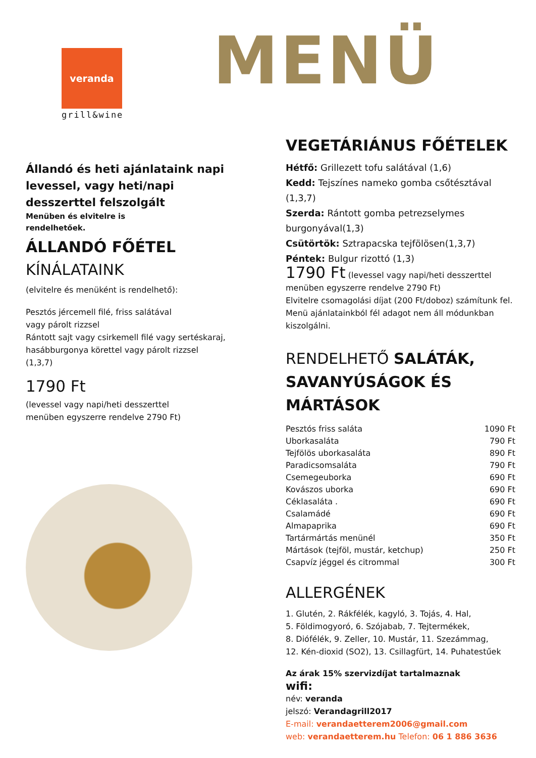veranda
grill&wine
MENÜ
Állandó és heti ajánlataink napi levessel, vagy heti/napi desszerttel felszolgált
Menüben és elvitelre is
rendelhetőek.
ÁLLANDÓ FŐÉTEL
KÍNÁLATAINK
(elvitelre és menüként is rendelhető):
Pesztós jércemell filé, friss salátával
vagy párolt rizzsel
Rántott sajt vagy csirkemell filé vagy sertéskaraj, hasábburgonya körettel vagy párolt rizzsel
(1,3,7)
1790 Ft
(levessel vagy napi/heti desszerttel
menüben egyszerre rendelve 2790 Ft)
VEGETÁRIÁNUS FŐÉTELEK
Hétfő: Grillezett tofu salátával (1,6)
Kedd: Tejszínes nameko gomba csőtésztával (1,3,7)
Szerda: Rántott gomba petrezselymes burgonyával(1,3)
Csütörtök: Sztrapacska tejfölösen(1,3,7)
Péntek: Bulgur rizottó (1,3)
1790 Ft (levessel vagy napi/heti desszerttel menüben egyszerre rendelve 2790 Ft)
Elvitelre csomagolási díjat (200 Ft/doboz) számítunk fel.
Menü ajánlatainkból fél adagot nem áll módunkban kiszolgálni.
RENDELHETŐ SALÁTÁK, SAVANYÚSÁGOK ÉS MÁRTÁSOK
| Pesztós friss saláta | 1090 Ft |
| Uborkasaláta | 790 Ft |
| Tejfölös uborkasaláta | 890 Ft |
| Paradicsomsaláta | 790 Ft |
| Csemegeuborka | 690 Ft |
| Kovászos uborka | 690 Ft |
| Céklasaláta . | 690 Ft |
| Csalamádé | 690 Ft |
| Almapaprika | 690 Ft |
| Tartármártás menünél | 350 Ft |
| Mártások (tejföl, mustár, ketchup) | 250 Ft |
| Csapvíz jéggel és citrommal | 300 Ft |
ALLERGÉNEK
1. Glutén, 2. Rákfélék, kagyló, 3. Tojás, 4. Hal,
5. Földimogyoró, 6. Szójabab, 7. Tejtermékek,
8. Diófélék, 9. Zeller, 10. Mustár, 11. Szezámmag,
12. Kén-dioxid (SO2), 13. Csillagfürt, 14. Puhatestűek
Az árak 15% szervizdíjat tartalmaznak
wifi:
név: veranda
jelszó: Verandagrill2017
E-mail: verandaetterem2006@gmail.com
web: verandaetterem.hu Telefon: 06 1 886 3636